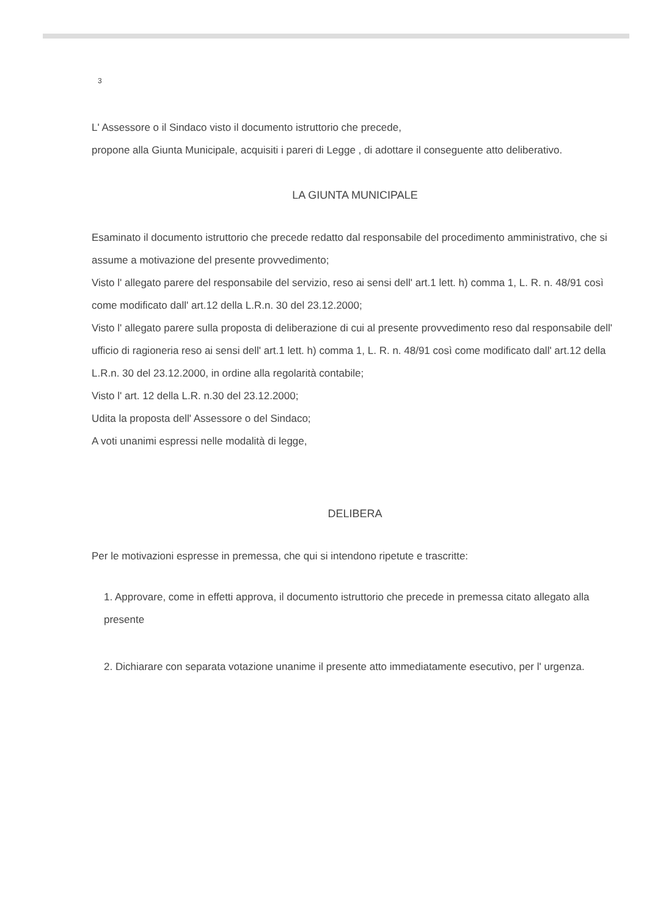3
L' Assessore o il Sindaco visto il documento istruttorio che precede,
propone alla Giunta Municipale, acquisiti i pareri di Legge , di adottare il conseguente atto deliberativo.
LA GIUNTA MUNICIPALE
Esaminato il documento istruttorio che precede redatto dal responsabile del procedimento amministrativo, che si assume a motivazione del presente provvedimento;
Visto l' allegato parere del responsabile del servizio, reso ai sensi dell' art.1 lett. h) comma 1, L. R. n. 48/91 così come modificato dall' art.12 della L.R.n. 30 del 23.12.2000;
Visto l' allegato parere sulla proposta di deliberazione di cui al presente provvedimento reso dal responsabile dell' ufficio di ragioneria reso ai sensi dell' art.1 lett. h) comma 1, L. R. n. 48/91 così come modificato dall' art.12 della L.R.n. 30 del 23.12.2000, in ordine alla regolarità contabile;
Visto l' art. 12 della L.R. n.30 del 23.12.2000;
Udita la proposta dell' Assessore o del Sindaco;
A voti unanimi espressi nelle modalità di legge,
DELIBERA
Per le motivazioni espresse in premessa, che qui si intendono ripetute e trascritte:
1. Approvare, come in effetti approva, il documento istruttorio che precede in premessa citato allegato alla presente
2. Dichiarare con separata votazione unanime il presente atto immediatamente esecutivo, per l' urgenza.